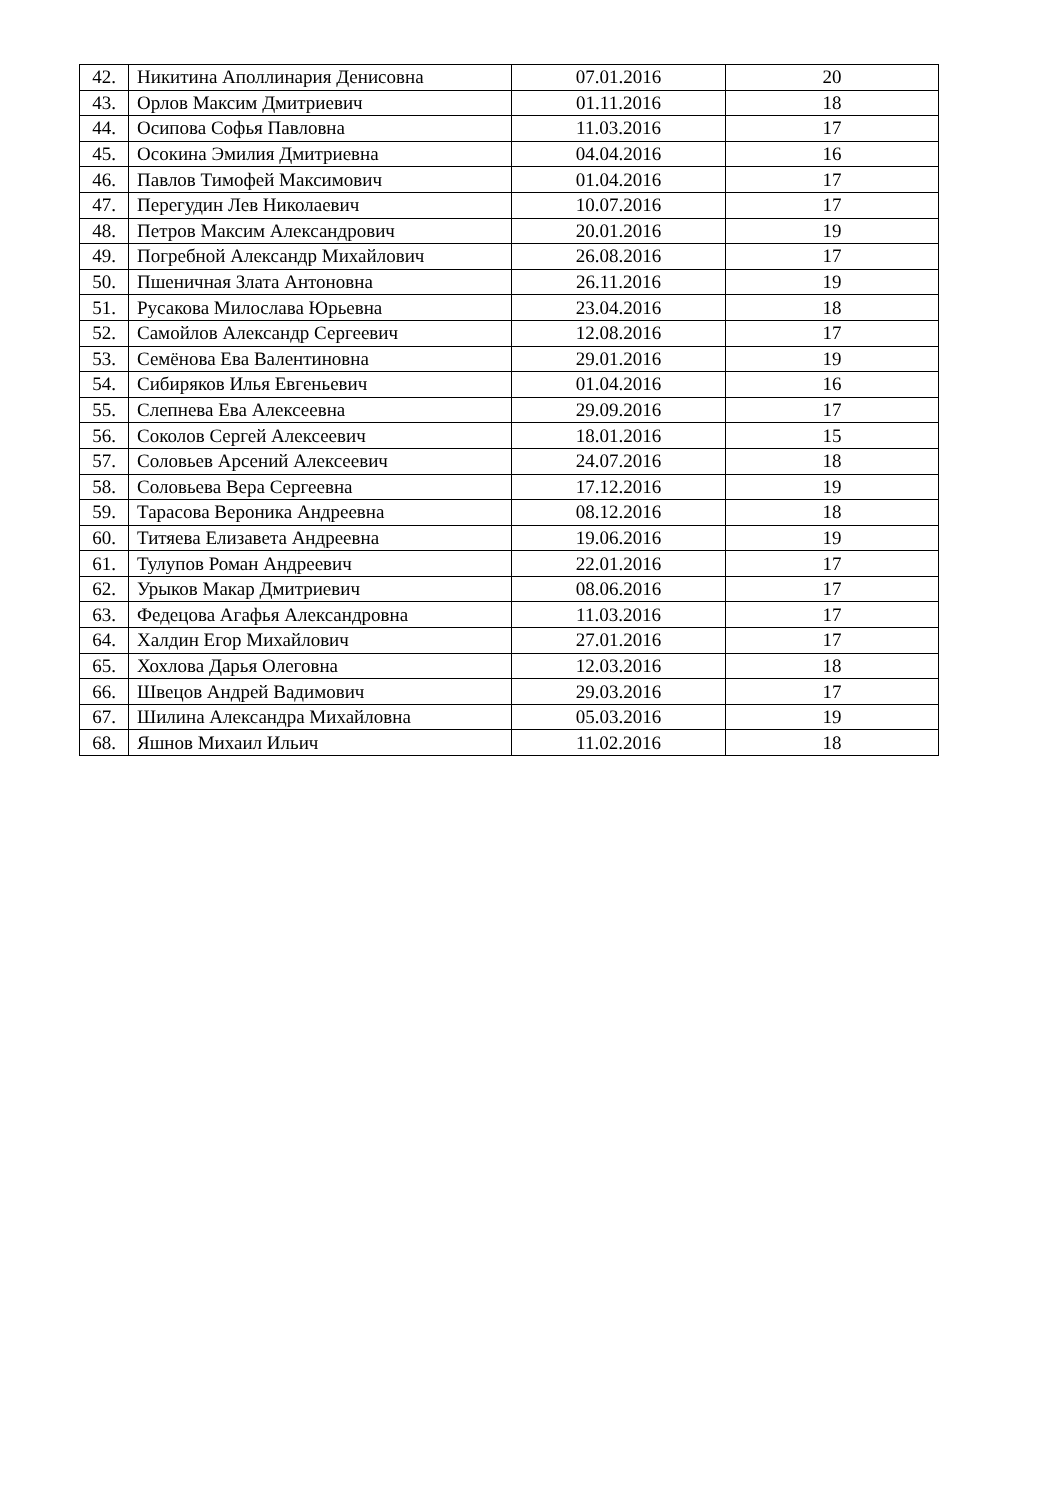| 42. | Никитина Аполлинария Денисовна | 07.01.2016 | 20 |
| 43. | Орлов Максим Дмитриевич | 01.11.2016 | 18 |
| 44. | Осипова Софья Павловна | 11.03.2016 | 17 |
| 45. | Осокина Эмилия Дмитриевна | 04.04.2016 | 16 |
| 46. | Павлов Тимофей Максимович | 01.04.2016 | 17 |
| 47. | Перегудин Лев Николаевич | 10.07.2016 | 17 |
| 48. | Петров Максим Александрович | 20.01.2016 | 19 |
| 49. | Погребной Александр Михайлович | 26.08.2016 | 17 |
| 50. | Пшеничная Злата Антоновна | 26.11.2016 | 19 |
| 51. | Русакова Милослава Юрьевна | 23.04.2016 | 18 |
| 52. | Самойлов Александр Сергеевич | 12.08.2016 | 17 |
| 53. | Семёнова Ева Валентиновна | 29.01.2016 | 19 |
| 54. | Сибиряков Илья Евгеньевич | 01.04.2016 | 16 |
| 55. | Слепнева Ева Алексеевна | 29.09.2016 | 17 |
| 56. | Соколов Сергей Алексеевич | 18.01.2016 | 15 |
| 57. | Соловьев Арсений Алексеевич | 24.07.2016 | 18 |
| 58. | Соловьева Вера Сергеевна | 17.12.2016 | 19 |
| 59. | Тарасова Вероника Андреевна | 08.12.2016 | 18 |
| 60. | Титяева Елизавета Андреевна | 19.06.2016 | 19 |
| 61. | Тулупов Роман Андреевич | 22.01.2016 | 17 |
| 62. | Урыков Макар Дмитриевич | 08.06.2016 | 17 |
| 63. | Федецова Агафья Александровна | 11.03.2016 | 17 |
| 64. | Халдин Егор Михайлович | 27.01.2016 | 17 |
| 65. | Хохлова Дарья Олеговна | 12.03.2016 | 18 |
| 66. | Швецов Андрей Вадимович | 29.03.2016 | 17 |
| 67. | Шилина Александра Михайловна | 05.03.2016 | 19 |
| 68. | Яшнов Михаил Ильич | 11.02.2016 | 18 |